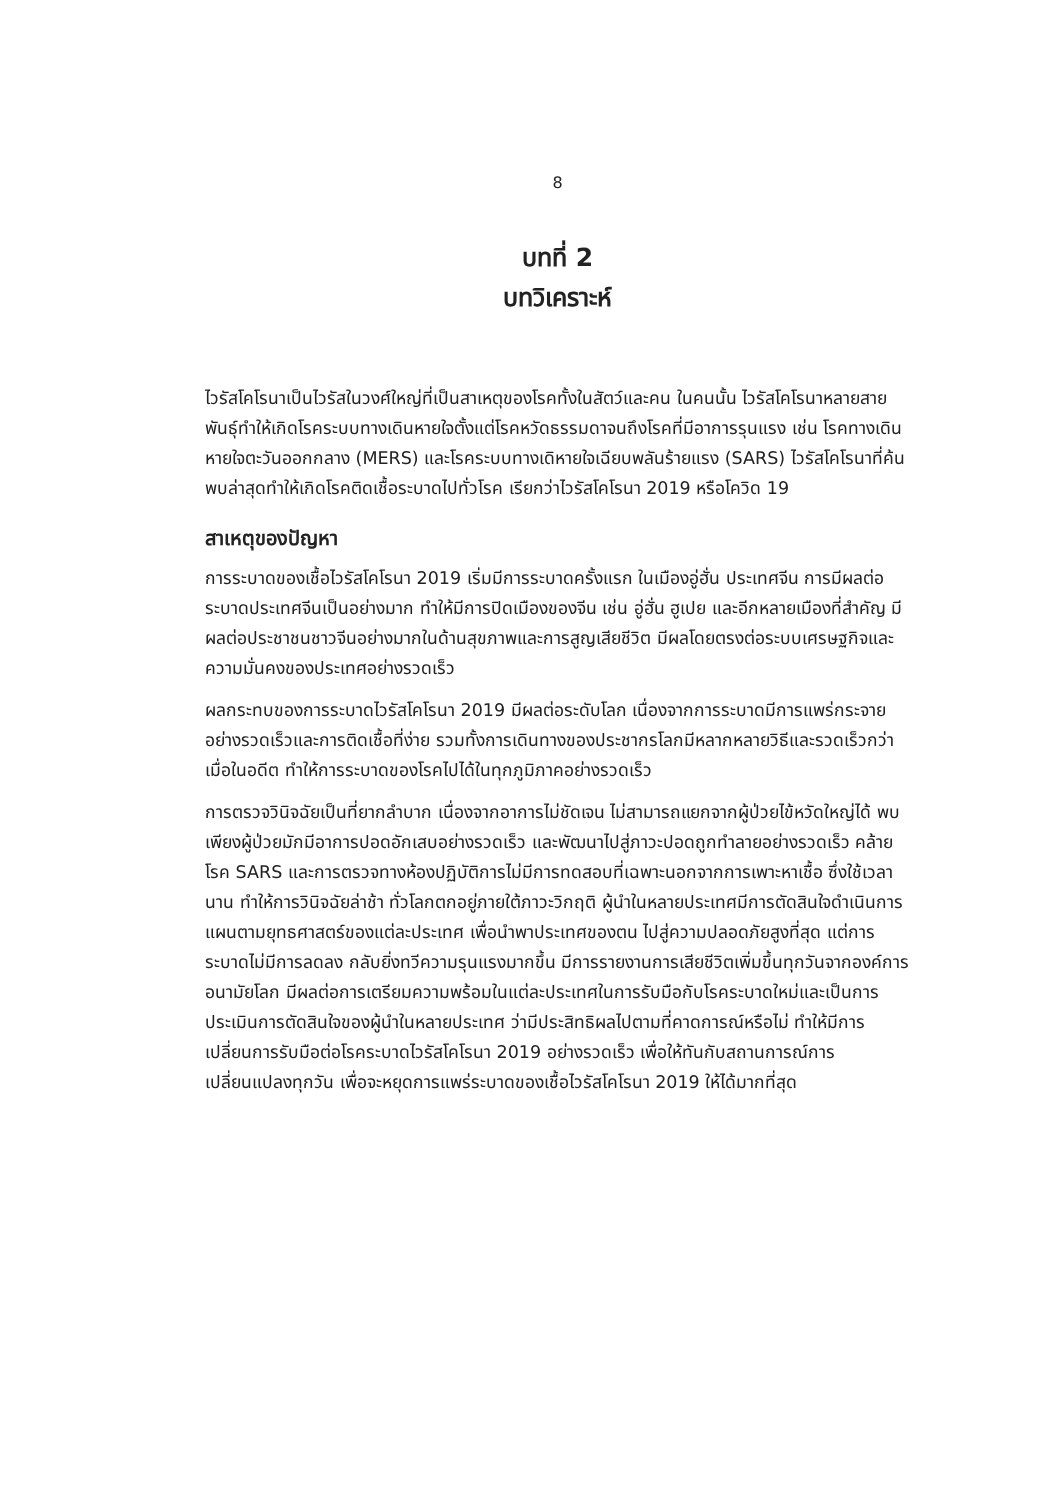8
บทที่ 2
บทวิเคราะห์
ไวรัสโคโรนาเป็นไวรัสในวงศ์ใหญ่ที่เป็นสาเหตุของโรคทั้งในสัตว์และคน ในคนนั้น ไวรัสโคโรนาหลายสายพันธุ์ทำให้เกิดโรคระบบทางเดินหายใจตั้งแต่โรคหวัดธรรมดาจนถึงโรคที่มีอาการรุนแรง เช่น โรคทางเดินหายใจตะวันออกกลาง (MERS) และโรคระบบทางเดิหายใจเฉียบพลันร้ายแรง (SARS) ไวรัสโคโรนาที่ค้นพบล่าสุดทำให้เกิดโรคติดเชื้อระบาดไปทั่วโรค เรียกว่าไวรัสโคโรนา 2019 หรือโควิด 19
สาเหตุของปัญหา
การระบาดของเชื้อไวรัสโคโรนา 2019 เริ่มมีการระบาดครั้งแรก ในเมืองอู่ฮั่น ประเทศจีน การมีผลต่อระบาดประเทศจีนเป็นอย่างมาก ทำให้มีการปิดเมืองของจีน เช่น อู่ฮั่น ฮูเปย และอีกหลายเมืองที่สำคัญ มีผลต่อประชาชนชาวจีนอย่างมากในด้านสุขภาพและการสูญเสียชีวิต มีผลโดยตรงต่อระบบเศรษฐกิจและความมั่นคงของประเทศอย่างรวดเร็ว
ผลกระทบของการระบาดไวรัสโคโรนา 2019 มีผลต่อระดับโลก เนื่องจากการระบาดมีการแพร่กระจายอย่างรวดเร็วและการติดเชื้อที่ง่าย รวมทั้งการเดินทางของประชากรโลกมีหลากหลายวิธีและรวดเร็วกว่าเมื่อในอดีต ทำให้การระบาดของโรคไปได้ในทุกภูมิภาคอย่างรวดเร็ว
การตรวจวินิจฉัยเป็นที่ยากลำบาก เนื่องจากอาการไม่ชัดเจน ไม่สามารถแยกจากผู้ป่วยไข้หวัดใหญ่ได้ พบเพียงผู้ป่วยมักมีอาการปอดอักเสบอย่างรวดเร็ว และพัฒนาไปสู่ภาวะปอดถูกทำลายอย่างรวดเร็ว คล้ายโรค SARS และการตรวจทางห้องปฏิบัติการไม่มีการทดสอบที่เฉพาะนอกจากการเพาะหาเชื้อ ซึ่งใช้เวลานาน ทำให้การวินิจฉัยล่าช้า ทั่วโลกตกอยู่ภายใต้ภาวะวิกฤติ ผู้นำในหลายประเทศมีการตัดสินใจดำเนินการแผนตามยุทธศาสตร์ของแต่ละประเทศ เพื่อนำพาประเทศของตน ไปสู่ความปลอดภัยสูงที่สุด แต่การระบาดไม่มีการลดลง กลับยิ่งทวีความรุนแรงมากขึ้น มีการรายงานการเสียชีวิตเพิ่มขึ้นทุกวันจากองค์การอนามัยโลก มีผลต่อการเตรียมความพร้อมในแต่ละประเทศในการรับมือกับโรคระบาดใหม่และเป็นการประเมินการตัดสินใจของผู้นำในหลายประเทศ ว่ามีประสิทธิผลไปตามที่คาดการณ์หรือไม่ ทำให้มีการเปลี่ยนการรับมือต่อโรคระบาดไวรัสโคโรนา 2019 อย่างรวดเร็ว เพื่อให้ทันกับสถานการณ์การเปลี่ยนแปลงทุกวัน เพื่อจะหยุดการแพร่ระบาดของเชื้อไวรัสโคโรนา 2019 ให้ได้มากที่สุด